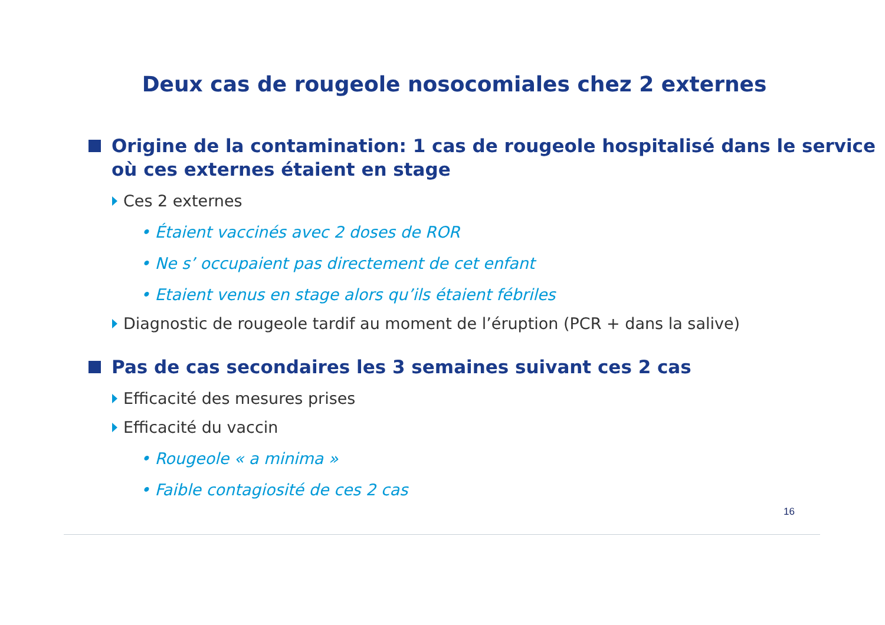Deux cas de rougeole nosocomiales chez 2 externes
Origine de la contamination: 1 cas de rougeole hospitalisé dans le service où ces externes étaient en stage
Ces 2 externes
• Étaient vaccinés avec 2 doses de ROR
• Ne s’ occupaient pas directement de cet enfant
• Etaient venus en stage alors qu’ils étaient fébriles
Diagnostic de rougeole tardif au moment de l’éruption (PCR + dans la salive)
Pas de cas secondaires les 3 semaines suivant ces 2 cas
Efficacité des mesures prises
Efficacité du vaccin
• Rougeole « a minima »
• Faible contagiosité de ces 2 cas
16